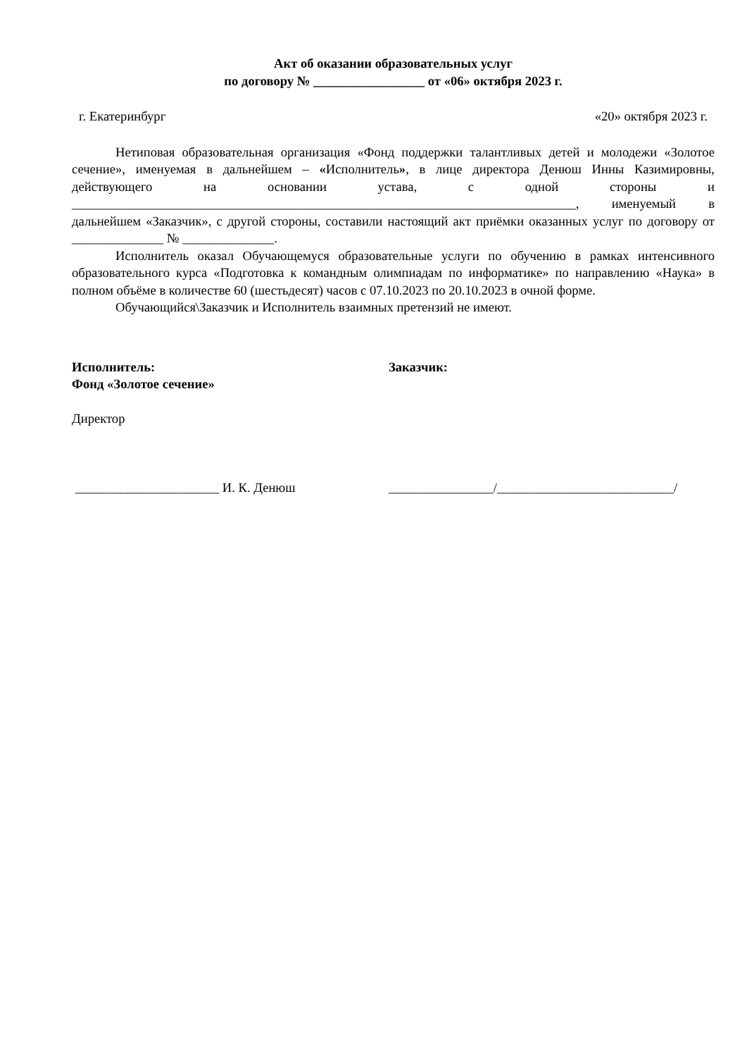Акт об оказании образовательных услуг
по договору № _________________ от «06» октября 2023 г.
г. Екатеринбург «20» октября 2023 г.
Нетиповая образовательная организация «Фонд поддержки талантливых детей и молодежи «Золотое сечение», именуемая в дальнейшем – «Исполнитель», в лице директора Денюш Инны Казимировны, действующего на основании устава, с одной стороны и _____________________________________________________________________________, именуемый в дальнейшем «Заказчик», с другой стороны, составили настоящий акт приёмки оказанных услуг по договору от ______________ № ______________.
Исполнитель оказал Обучающемуся образовательные услуги по обучению в рамках интенсивного образовательного курса «Подготовка к командным олимпиадам по информатике» по направлению «Наука» в полном объёме в количестве 60 (шестьдесят) часов с 07.10.2023 по 20.10.2023 в очной форме.
Обучающийся\Заказчик и Исполнитель взаимных претензий не имеют.
Исполнитель:
Фонд «Золотое сечение»
Директор
______________________ И. К. Денюш
Заказчик:
________________/___________________________/